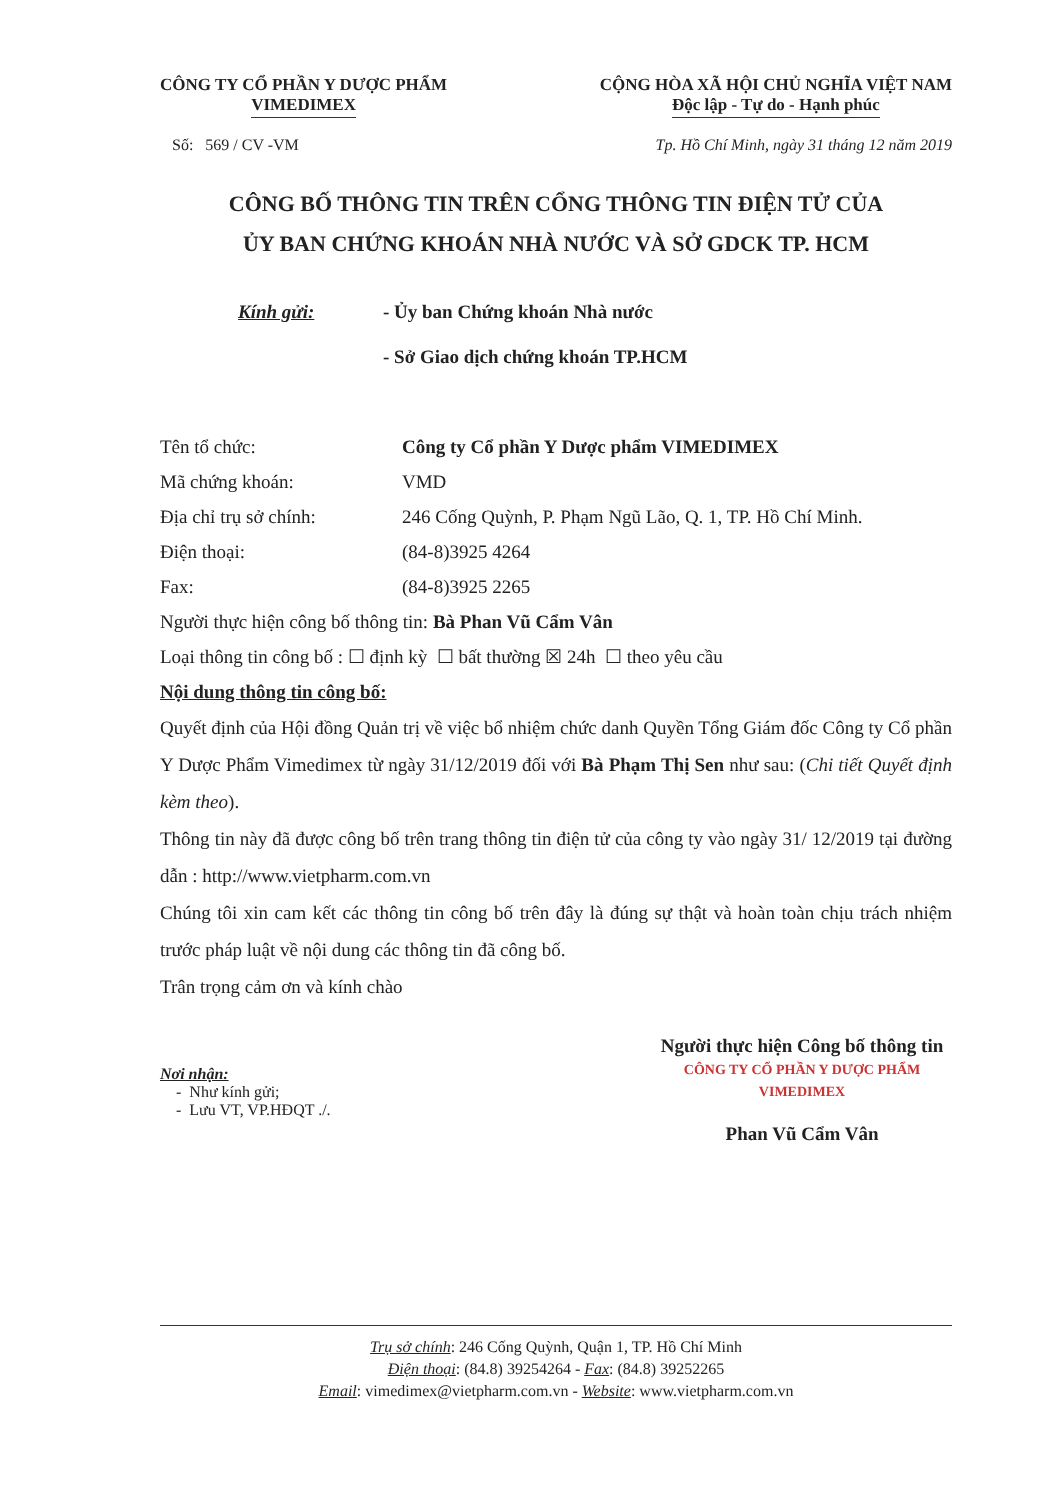CÔNG TY CỔ PHẦN Y DƯỢC PHẨM
VIMEDIMEX
CỘNG HÒA XÃ HỘI CHỦ NGHĨA VIỆT NAM
Độc lập - Tự do - Hạnh phúc
Số: 569 / CV -VM Tp. Hồ Chí Minh, ngày 31 tháng 12 năm 2019
CÔNG BỐ THÔNG TIN TRÊN CỔNG THÔNG TIN ĐIỆN TỬ CỦA
ỦY BAN CHỨNG KHOÁN NHÀ NƯỚC VÀ SỞ GDCK TP. HCM
Kính gửi: - Ủy ban Chứng khoán Nhà nước
- Sở Giao dịch chứng khoán TP.HCM
Tên tổ chức: Công ty Cổ phần Y Dược phẩm VIMEDIMEX
Mã chứng khoán: VMD
Địa chỉ trụ sở chính: 246 Cống Quỳnh, P. Phạm Ngũ Lão, Q. 1, TP. Hồ Chí Minh.
Điện thoại: (84-8)3925 4264
Fax: (84-8)3925 2265
Người thực hiện công bố thông tin: Bà Phan Vũ Cẩm Vân
Loại thông tin công bố : ☐ định kỳ ☐ bất thường ☒ 24h ☐ theo yêu cầu
Nội dung thông tin công bố:
Quyết định của Hội đồng Quản trị về việc bổ nhiệm chức danh Quyền Tổng Giám đốc Công ty Cổ phần Y Dược Phẩm Vimedimex từ ngày 31/12/2019 đối với Bà Phạm Thị Sen như sau: (Chi tiết Quyết định kèm theo).
Thông tin này đã được công bố trên trang thông tin điện tử của công ty vào ngày 31/ 12/2019 tại đường dẫn : http://www.vietpharm.com.vn
Chúng tôi xin cam kết các thông tin công bố trên đây là đúng sự thật và hoàn toàn chịu trách nhiệm trước pháp luật về nội dung các thông tin đã công bố.
Trân trọng cảm ơn và kính chào
Nơi nhận:
- Như kính gửi;
- Lưu VT, VP.HĐQT ./.
Người thực hiện Công bố thông tin
CÔNG TY CỔ PHẦN Y DƯỢC PHẨM VIMEDIMEX
Phan Vũ Cẩm Vân
Trụ sở chính: 246 Cống Quỳnh, Quận 1, TP. Hồ Chí Minh
Điện thoại: (84.8) 39254264 - Fax: (84.8) 39252265
Email: vimedimex@vietpharm.com.vn - Website: www.vietpharm.com.vn